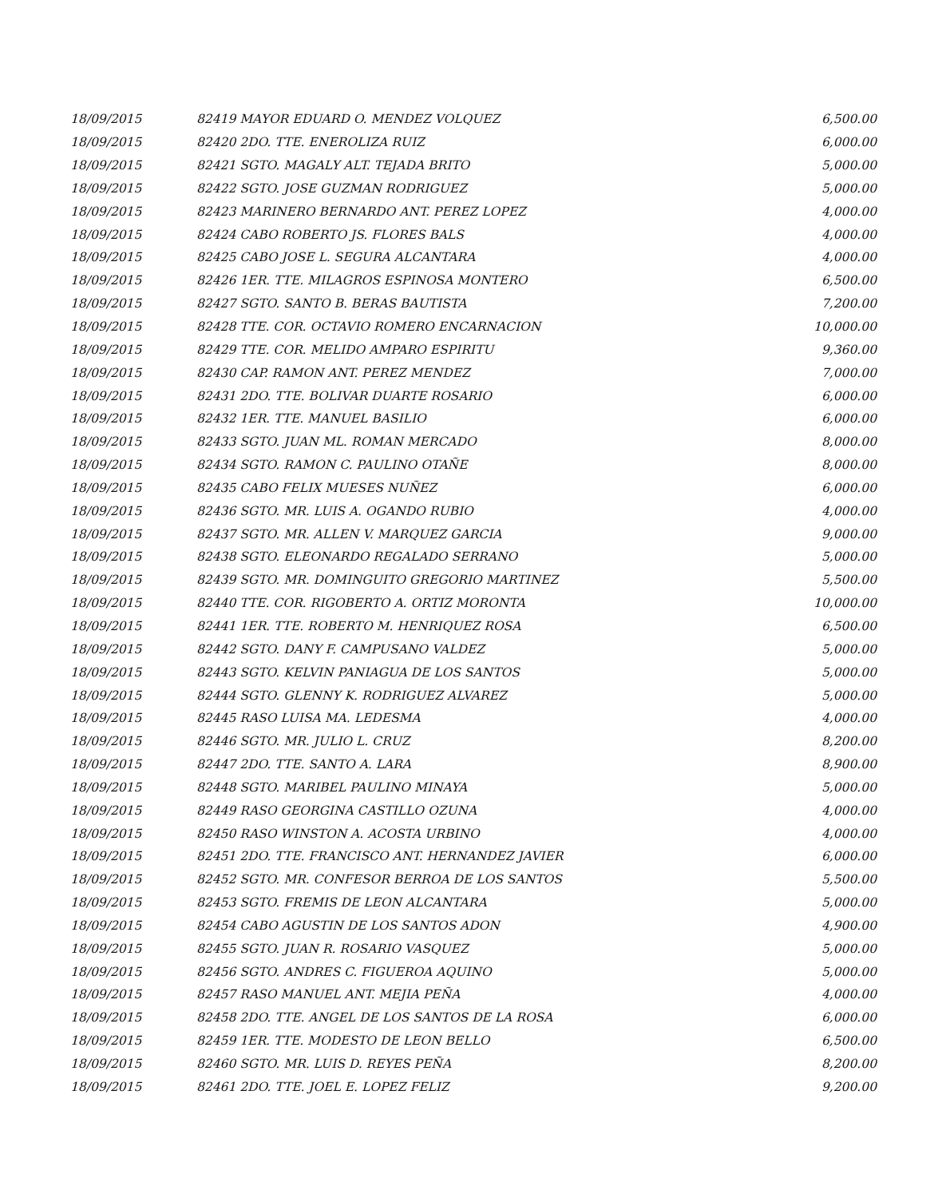| 18/09/2015 | 82419 MAYOR EDUARD O. MENDEZ VOLQUEZ | 6,500.00 |
| 18/09/2015 | 82420 2DO. TTE. ENEROLIZA RUIZ | 6,000.00 |
| 18/09/2015 | 82421 SGTO. MAGALY ALT. TEJADA BRITO | 5,000.00 |
| 18/09/2015 | 82422 SGTO. JOSE GUZMAN RODRIGUEZ | 5,000.00 |
| 18/09/2015 | 82423 MARINERO BERNARDO ANT. PEREZ LOPEZ | 4,000.00 |
| 18/09/2015 | 82424 CABO ROBERTO JS. FLORES BALS | 4,000.00 |
| 18/09/2015 | 82425 CABO JOSE L. SEGURA ALCANTARA | 4,000.00 |
| 18/09/2015 | 82426 1ER. TTE. MILAGROS ESPINOSA MONTERO | 6,500.00 |
| 18/09/2015 | 82427 SGTO. SANTO B. BERAS BAUTISTA | 7,200.00 |
| 18/09/2015 | 82428 TTE. COR. OCTAVIO ROMERO ENCARNACION | 10,000.00 |
| 18/09/2015 | 82429 TTE. COR. MELIDO AMPARO ESPIRITU | 9,360.00 |
| 18/09/2015 | 82430 CAP. RAMON ANT. PEREZ MENDEZ | 7,000.00 |
| 18/09/2015 | 82431 2DO. TTE. BOLIVAR DUARTE ROSARIO | 6,000.00 |
| 18/09/2015 | 82432 1ER. TTE. MANUEL BASILIO | 6,000.00 |
| 18/09/2015 | 82433 SGTO. JUAN ML. ROMAN MERCADO | 8,000.00 |
| 18/09/2015 | 82434 SGTO. RAMON C. PAULINO OTAÑE | 8,000.00 |
| 18/09/2015 | 82435 CABO FELIX MUESES NUÑEZ | 6,000.00 |
| 18/09/2015 | 82436 SGTO. MR. LUIS A. OGANDO RUBIO | 4,000.00 |
| 18/09/2015 | 82437 SGTO. MR. ALLEN V. MARQUEZ GARCIA | 9,000.00 |
| 18/09/2015 | 82438 SGTO. ELEONARDO REGALADO SERRANO | 5,000.00 |
| 18/09/2015 | 82439 SGTO. MR. DOMINGUITO GREGORIO MARTINEZ | 5,500.00 |
| 18/09/2015 | 82440 TTE. COR. RIGOBERTO A. ORTIZ MORONTA | 10,000.00 |
| 18/09/2015 | 82441 1ER. TTE. ROBERTO M. HENRIQUEZ ROSA | 6,500.00 |
| 18/09/2015 | 82442 SGTO. DANY F. CAMPUSANO VALDEZ | 5,000.00 |
| 18/09/2015 | 82443 SGTO. KELVIN PANIAGUA DE LOS SANTOS | 5,000.00 |
| 18/09/2015 | 82444 SGTO. GLENNY K. RODRIGUEZ ALVAREZ | 5,000.00 |
| 18/09/2015 | 82445 RASO LUISA MA. LEDESMA | 4,000.00 |
| 18/09/2015 | 82446 SGTO. MR. JULIO L. CRUZ | 8,200.00 |
| 18/09/2015 | 82447 2DO. TTE. SANTO A. LARA | 8,900.00 |
| 18/09/2015 | 82448 SGTO. MARIBEL PAULINO MINAYA | 5,000.00 |
| 18/09/2015 | 82449 RASO GEORGINA CASTILLO OZUNA | 4,000.00 |
| 18/09/2015 | 82450 RASO WINSTON A. ACOSTA URBINO | 4,000.00 |
| 18/09/2015 | 82451 2DO. TTE. FRANCISCO ANT. HERNANDEZ JAVIER | 6,000.00 |
| 18/09/2015 | 82452 SGTO. MR. CONFESOR BERROA DE LOS SANTOS | 5,500.00 |
| 18/09/2015 | 82453 SGTO. FREMIS DE LEON ALCANTARA | 5,000.00 |
| 18/09/2015 | 82454 CABO AGUSTIN DE LOS SANTOS ADON | 4,900.00 |
| 18/09/2015 | 82455 SGTO. JUAN R. ROSARIO VASQUEZ | 5,000.00 |
| 18/09/2015 | 82456 SGTO. ANDRES C. FIGUEROA AQUINO | 5,000.00 |
| 18/09/2015 | 82457 RASO MANUEL ANT. MEJIA PEÑA | 4,000.00 |
| 18/09/2015 | 82458 2DO. TTE. ANGEL DE LOS SANTOS DE LA ROSA | 6,000.00 |
| 18/09/2015 | 82459 1ER. TTE. MODESTO DE LEON BELLO | 6,500.00 |
| 18/09/2015 | 82460 SGTO. MR. LUIS D. REYES PEÑA | 8,200.00 |
| 18/09/2015 | 82461 2DO. TTE. JOEL E. LOPEZ FELIZ | 9,200.00 |